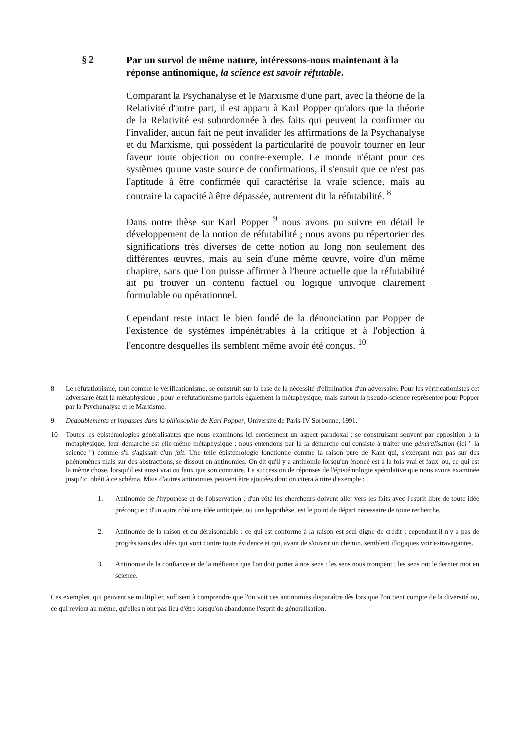§ 2
Par un survol de même nature, intéressons-nous maintenant à la réponse antinomique, la science est savoir réfutable.
Comparant la Psychanalyse et le Marxisme d'une part, avec la théorie de la Relativité d'autre part, il est apparu à Karl Popper qu'alors que la théorie de la Relativité est subordonnée à des faits qui peuvent la confirmer ou l'invalider, aucun fait ne peut invalider les affirmations de la Psychanalyse et du Marxisme, qui possèdent la particularité de pouvoir tourner en leur faveur toute objection ou contre-exemple. Le monde n'étant pour ces systèmes qu'une vaste source de confirmations, il s'ensuit que ce n'est pas l'aptitude à être confirmée qui caractérise la vraie science, mais au contraire la capacité à être dépassée, autrement dit la réfutabilité. <sup>8</sup>
Dans notre thèse sur Karl Popper <sup>9</sup> nous avons pu suivre en détail le développement de la notion de réfutabilité ; nous avons pu répertorier des significations très diverses de cette notion au long non seulement des différentes œuvres, mais au sein d'une même œuvre, voire d'un même chapitre, sans que l'on puisse affirmer à l'heure actuelle que la réfutabilité ait pu trouver un contenu factuel ou logique univoque clairement formulable ou opérationnel.
Cependant reste intact le bien fondé de la dénonciation par Popper de l'existence de systèmes impénétrables à la critique et à l'objection à l'encontre desquelles ils semblent même avoir été conçus. <sup>10</sup>
8 Le réfutationisme, tout comme le vérificationisme, se construit sur la base de la nécessité d'élimination d'un adversaire. Pour les vérificationistes cet adversaire était la métaphysique ; pour le réfutationisme parfois également la métaphysique, mais surtout la pseudo-science représentée pour Popper par la Psychanalyse et le Marxisme.
9 Dédoublements et impasses dans la philosophie de Karl Popper, Université de Paris-IV Sorbonne, 1991.
10 Toutes les épistémologies généralisantes que nous examinons ici contiennent un aspect paradoxal : se construisant souvent par opposition à la métaphysique, leur démarche est elle-même métaphysique : nous entendons par là la démarche qui consiste à traiter une généralisation (ici " la science ") comme s'il s'agissait d'un fait. Une telle épistémologie fonctionne comme la raison pure de Kant qui, s'exerçant non pas sur des phénomènes mais sur des abstractions, se dissout en antinomies. On dit qu'il y a antinomie lorsqu'un énoncé est à la fois vrai et faux, ou, ce qui est la même chose, lorsqu'il est aussi vrai ou faux que son contraire. La succession de réponses de l'épistémologie spéculative que nous avons examinée jusqu'ici obéit à ce schéma. Mais d'autres antinomies peuvent être ajoutées dont on citera à titre d'exemple :
1. Antinomie de l'hypothèse et de l'observation : d'un côté les chercheurs doivent aller vers les faits avec l'esprit libre de toute idée préconçue ; d'un autre côté une idée anticipée, ou une hypothèse, est le point de départ nécessaire de toute recherche.
2. Antinomie de la raison et du déraisonnable : ce qui est conforme à la raison est seul digne de crédit ; cependant il n'y a pas de progrès sans des idées qui vont contre toute évidence et qui, avant de s'ouvrir un chemin, semblent illogiques voir extravagantes.
3. Antinomie de la confiance et de la méfiance que l'on doit porter à nos sens : les sens nous trompent ; les sens ont le dernier mot en science.
Ces exemples, qui peuvent se multiplier, suffisent à comprendre que l'on voit ces antinomies disparaître dès lors que l'on tient compte de la diversité ou, ce qui revient au même, qu'elles n'ont pas lieu d'être lorsqu'on abandonne l'esprit de généralisation.